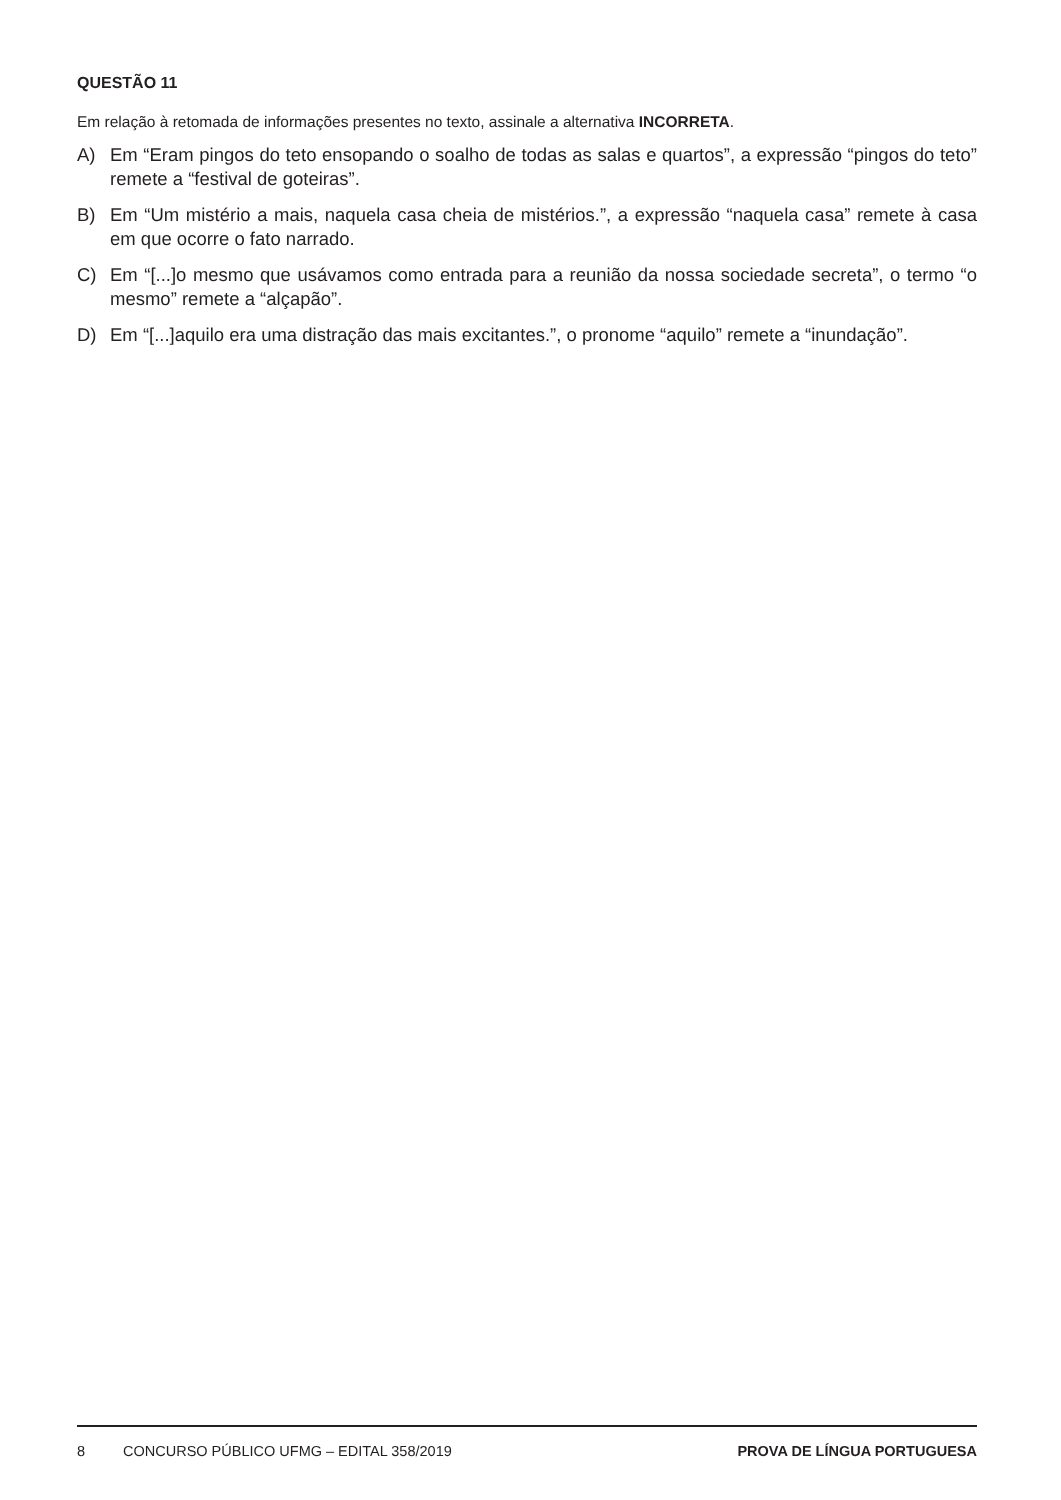QUESTÃO 11
Em relação à retomada de informações presentes no texto, assinale a alternativa INCORRETA.
A) Em “Eram pingos do teto ensopando o soalho de todas as salas e quartos”, a expressão “pingos do teto” remete a “festival de goteiras”.
B) Em “Um mistério a mais, naquela casa cheia de mistérios.”, a expressão “naquela casa” remete à casa em que ocorre o fato narrado.
C) Em “[...]o mesmo que usávamos como entrada para a reunião da nossa sociedade secreta”, o termo “o mesmo” remete a “alçapão”.
D) Em “[...]aquilo era uma distração das mais excitantes.”, o pronome “aquilo” remete a “inundação”.
8 CONCURSO PÚBLICO UFMG – EDITAL 358/2019 PROVA DE LÍNGUA PORTUGUESA